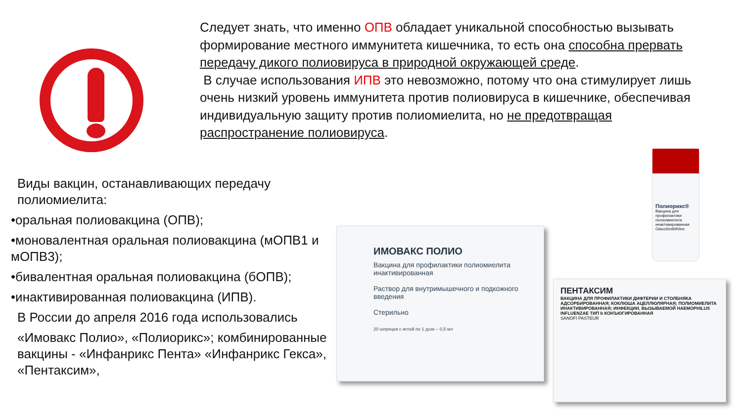Следует знать, что именно ОПВ обладает уникальной способностью вызывать формирование местного иммунитета кишечника, то есть она способна прервать передачу дикого полиовируса в природной окружающей среде.
В случае использования ИПВ это невозможно, потому что она стимулирует лишь очень низкий уровень иммунитета против полиовируса в кишечнике, обеспечивая индивидуальную защиту против полиомиелита, но не предотвращая распространение полиовируса.
Виды вакцин, останавливающих передачу полиомиелита:
•оральная полиовакцина (ОПВ);
•моновалентная оральная полиовакцина (мОПВ1 и мОПВ3);
•бивалентная оральная полиовакцина (бОПВ);
•инактивированная полиовакцина (ИПВ).
В России до апреля 2016 года использовались
«Имовакс Полио», «Полиорикс»; комбинированные вакцины - «Инфанрикс Пента» «Инфанрикс Гекса», «Пентаксим»,
ИМОВАКС ПОЛИО
Вакцина для профилактики полиомиелита инактивированная
Раствор для внутримышечного и подкожного введения
Стерильно
20 шприцев с иглой по 1 дозе – 0,5 мл
ПЕНТАКСИМ
ВАКЦИНА ДЛЯ ПРОФИЛАКТИКИ ДИФТЕРИИ И СТОЛБНЯКА АДСОРБИРОВАННАЯ; КОКЛЮША АЦЕЛЛЮЛЯРНАЯ; ПОЛИОМИЕЛИТА ИНАКТИВИРОВАННАЯ; ИНФЕКЦИИ, ВЫЗЫВАЕМОЙ HAEMOPHILUS INFLUENZAE ТИП b КОНЪЮГИРОВАННАЯ
SANOFI PASTEUR
Полиорикс®
Вакцина для профилактики полиомиелита инактивированная
GlaxoSmithKline